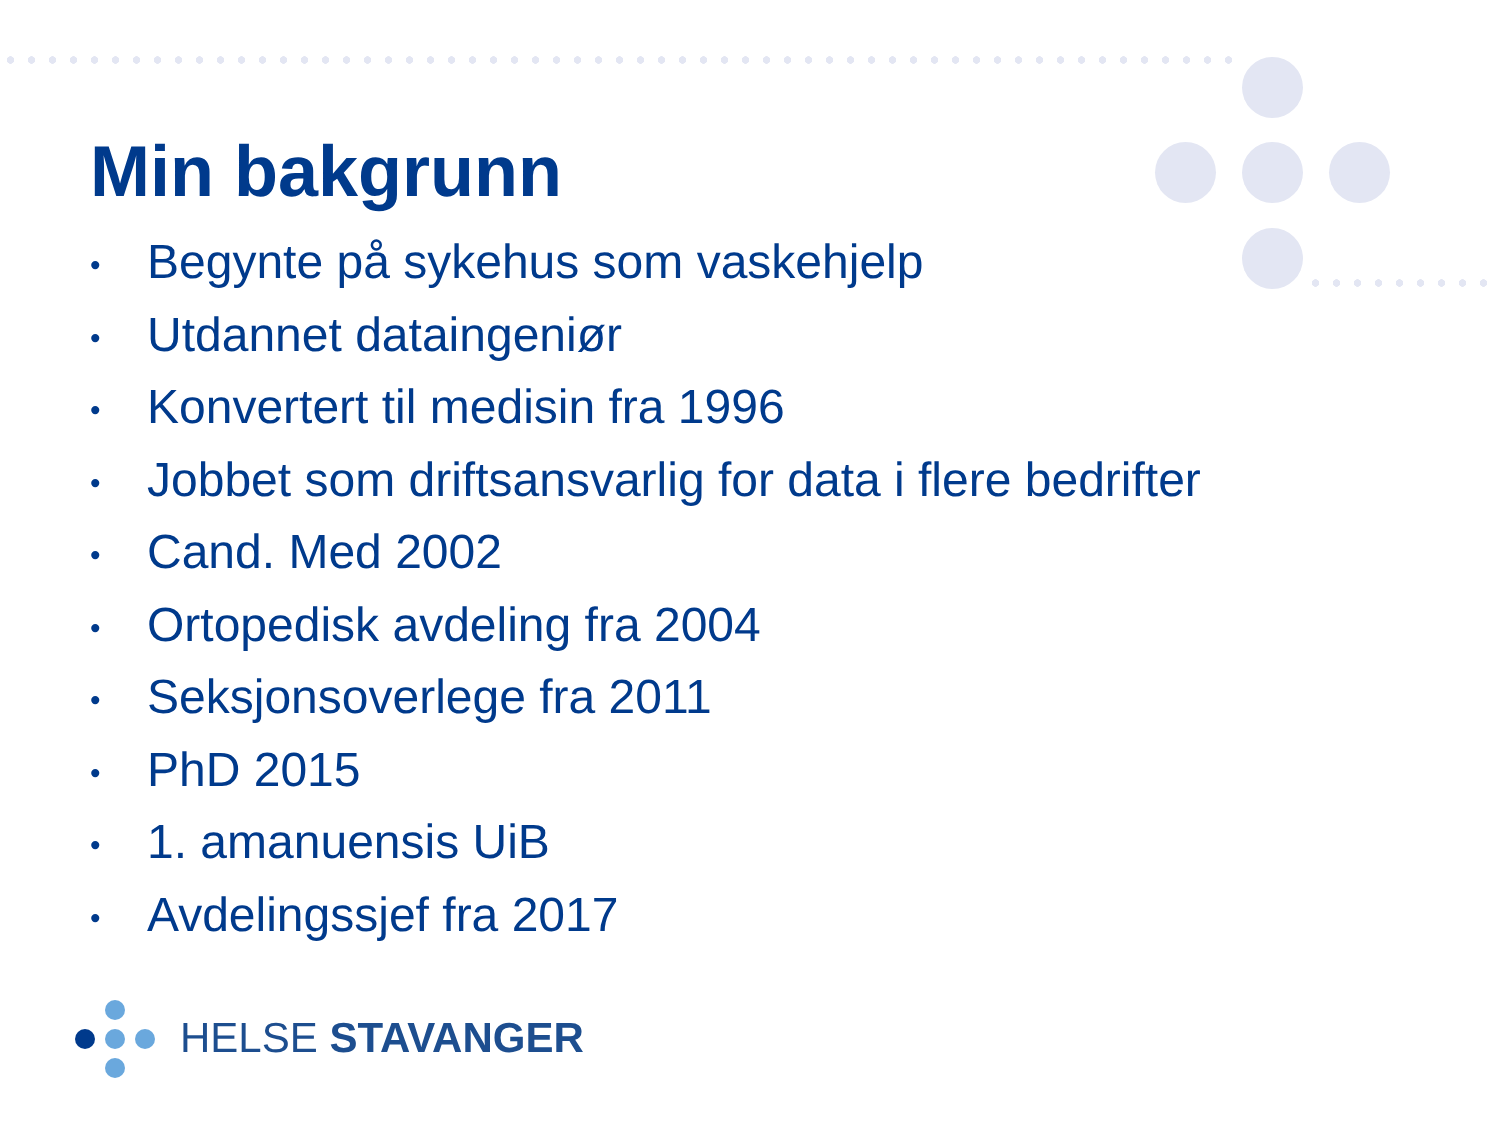Min bakgrunn
• Begynte på sykehus som vaskehjelp
• Utdannet dataingeniør
• Konvertert til medisin fra 1996
• Jobbet som driftsansvarlig for data i flere bedrifter
• Cand. Med 2002
• Ortopedisk avdeling fra 2004
• Seksjonsoverlege fra 2011
• PhD 2015
• 1. amanuensis UiB
• Avdelingssjef fra 2017
HELSE STAVANGER